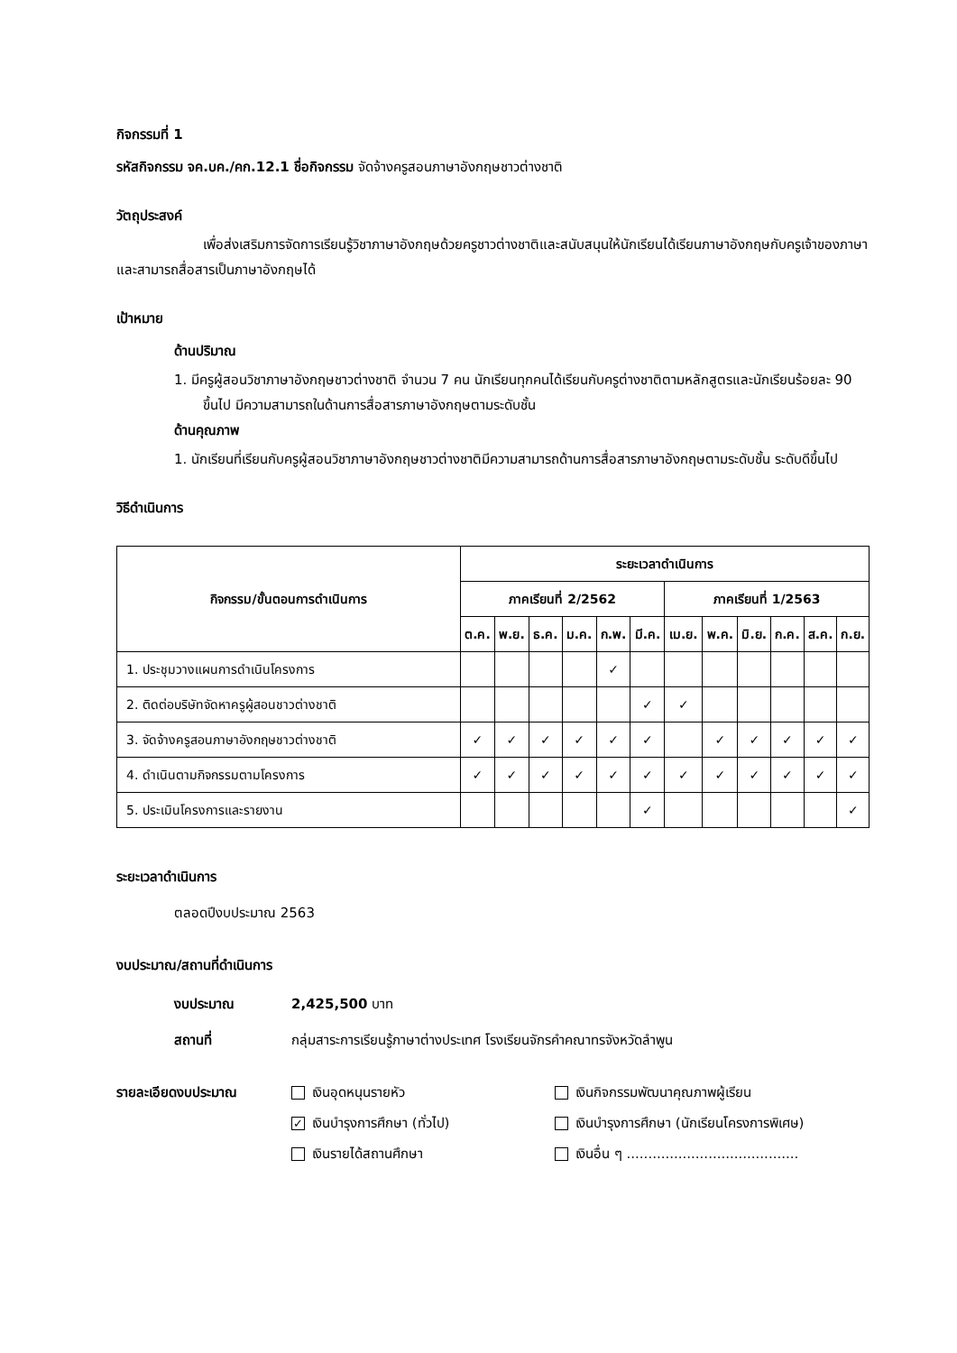กิจกรรมที่ 1
รหัสกิจกรรม จค.บค./คก.12.1 ชื่อกิจกรรม จัดจ้างครูสอนภาษาอังกฤษชาวต่างชาติ
วัตถุประสงค์
เพื่อส่งเสริมการจัดการเรียนรู้วิชาภาษาอังกฤษด้วยครูชาวต่างชาติและสนับสนุนให้นักเรียนได้เรียนภาษาอังกฤษกับครูเจ้าของภาษาและสามารถสื่อสารเป็นภาษาอังกฤษได้
เป้าหมาย
ด้านปริมาณ
1. มีครูผู้สอนวิชาภาษาอังกฤษชาวต่างชาติ จำนวน 7 คน นักเรียนทุกคนได้เรียนกับครูต่างชาติตามหลักสูตรและนักเรียนร้อยละ 90 ขึ้นไป มีความสามารถในด้านการสื่อสารภาษาอังกฤษตามระดับชั้น
ด้านคุณภาพ
1. นักเรียนที่เรียนกับครูผู้สอนวิชาภาษาอังกฤษชาวต่างชาติมีความสามารถด้านการสื่อสารภาษาอังกฤษตามระดับชั้น ระดับดีขึ้นไป
วิธีดำเนินการ
| กิจกรรม/ขั้นตอนการดำเนินการ | ระยะเวลาดำเนินการ | | | | | | | | | | | |
| --- | --- | --- | --- | --- | --- | --- | --- | --- | --- | --- | --- | --- |
| | ภาคเรียนที่ 2/2562 | | | | | | ภาคเรียนที่ 1/2563 | | | | | |
| | ต.ค. | พ.ย. | ธ.ค. | ม.ค. | ก.พ. | มี.ค. | เม.ย. | พ.ค. | มิ.ย. | ก.ค. | ส.ค. | ก.ย. |
| 1. ประชุมวางแผนการดำเนินโครงการ | | | | | ✓ | | | | | | | |
| 2. ติดต่อบริษัทจัดหาครูผู้สอนชาวต่างชาติ | | | | | | ✓ | ✓ | | | | | |
| 3. จัดจ้างครูสอนภาษาอังกฤษชาวต่างชาติ | ✓ | ✓ | ✓ | ✓ | ✓ | ✓ | | ✓ | ✓ | ✓ | ✓ | ✓ |
| 4. ดำเนินตามกิจกรรมตามโครงการ | ✓ | ✓ | ✓ | ✓ | ✓ | ✓ | ✓ | ✓ | ✓ | ✓ | ✓ | ✓ |
| 5. ประเมินโครงการและรายงาน | | | | | | ✓ | | | | | | ✓ |
ระยะเวลาดำเนินการ
ตลอดปีงบประมาณ 2563
งบประมาณ/สถานที่ดำเนินการ
งบประมาณ 2,425,500 บาท
สถานที่ กลุ่มสาระการเรียนรู้ภาษาต่างประเทศ โรงเรียนจักรคำคณาทรจังหวัดลำพูน
รายละเอียดงบประมาณ เงินอุดหนุนรายหัว
✓ เงินบำรุงการศึกษา (ทั่วไป)
เงินรายได้สถานศึกษา
เงินกิจกรรมพัฒนาคุณภาพผู้เรียน
เงินบำรุงการศึกษา (นักเรียนโครงการพิเศษ)
เงินอื่น ๆ ........................................